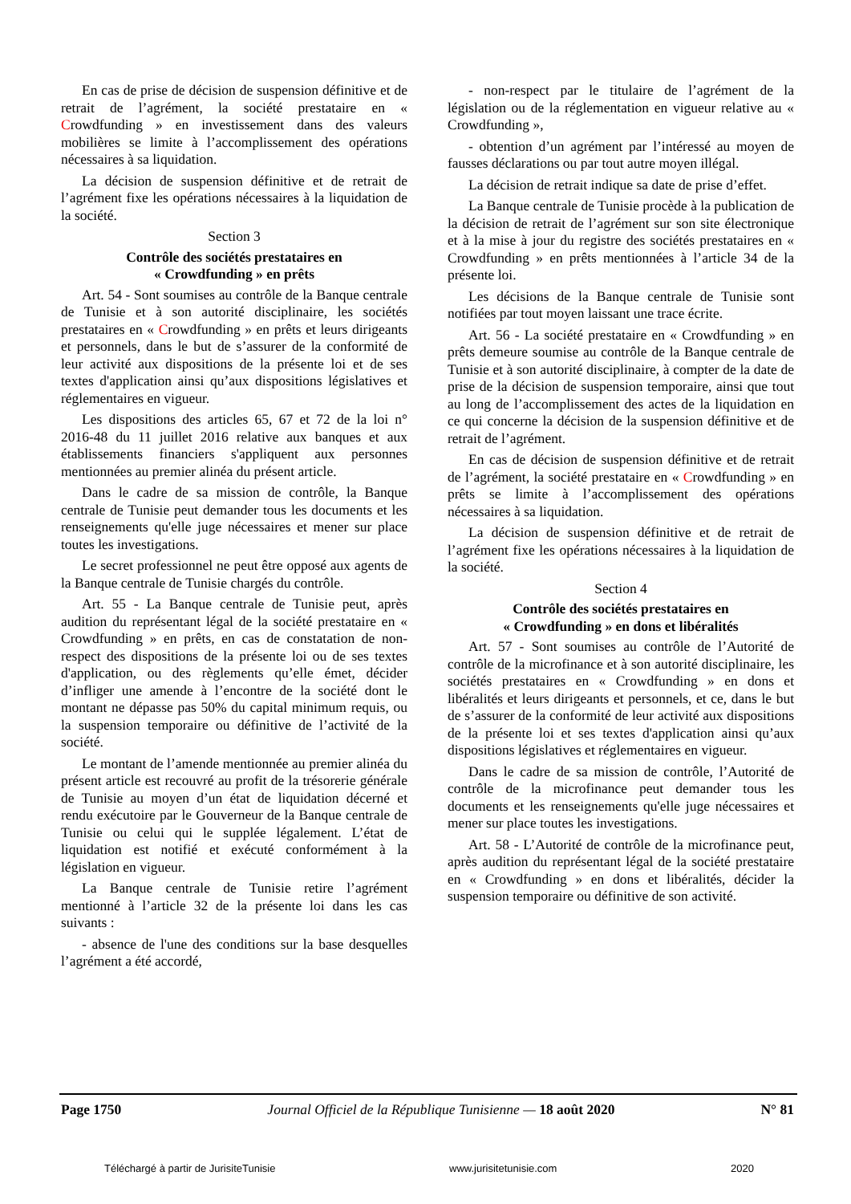En cas de prise de décision de suspension définitive et de retrait de l’agrément, la société prestataire en « Crowdfunding » en investissement dans des valeurs mobilières se limite à l’accomplissement des opérations nécessaires à sa liquidation.
La décision de suspension définitive et de retrait de l’agrément fixe les opérations nécessaires à la liquidation de la société.
Section 3
Contrôle des sociétés prestataires en
« Crowdfunding » en prêts
Art. 54 - Sont soumises au contrôle de la Banque centrale de Tunisie et à son autorité disciplinaire, les sociétés prestataires en « Crowdfunding » en prêts et leurs dirigeants et personnels, dans le but de s’assurer de la conformité de leur activité aux dispositions de la présente loi et de ses textes d'application ainsi qu’aux dispositions législatives et réglementaires en vigueur.
Les dispositions des articles 65, 67 et 72 de la loi n° 2016-48 du 11 juillet 2016 relative aux banques et aux établissements financiers s'appliquent aux personnes mentionnées au premier alinéa du présent article.
Dans le cadre de sa mission de contrôle, la Banque centrale de Tunisie peut demander tous les documents et les renseignements qu'elle juge nécessaires et mener sur place toutes les investigations.
Le secret professionnel ne peut être opposé aux agents de la Banque centrale de Tunisie chargés du contrôle.
Art. 55 - La Banque centrale de Tunisie peut, après audition du représentant légal de la société prestataire en « Crowdfunding » en prêts, en cas de constatation de non-respect des dispositions de la présente loi ou de ses textes d'application, ou des règlements qu’elle émet, décider d’infliger une amende à l’encontre de la société dont le montant ne dépasse pas 50% du capital minimum requis, ou la suspension temporaire ou définitive de l’activité de la société.
Le montant de l’amende mentionnée au premier alinéa du présent article est recouvré au profit de la trésorerie générale de Tunisie au moyen d’un état de liquidation décerné et rendu exécutoire par le Gouverneur de la Banque centrale de Tunisie ou celui qui le supplée légalement. L’état de liquidation est notifié et exécuté conformément à la législation en vigueur.
La Banque centrale de Tunisie retire l’agrément mentionné à l’article 32 de la présente loi dans les cas suivants :
- absence de l'une des conditions sur la base desquelles l’agrément a été accordé,
- non-respect par le titulaire de l’agrément de la législation ou de la réglementation en vigueur relative au « Crowdfunding »,
- obtention d’un agrément par l’intéressé au moyen de fausses déclarations ou par tout autre moyen illégal.
La décision de retrait indique sa date de prise d’effet.
La Banque centrale de Tunisie procède à la publication de la décision de retrait de l’agrément sur son site électronique et à la mise à jour du registre des sociétés prestataires en « Crowdfunding » en prêts mentionnées à l’article 34 de la présente loi.
Les décisions de la Banque centrale de Tunisie sont notifiées par tout moyen laissant une trace écrite.
Art. 56 - La société prestataire en « Crowdfunding » en prêts demeure soumise au contrôle de la Banque centrale de Tunisie et à son autorité disciplinaire, à compter de la date de prise de la décision de suspension temporaire, ainsi que tout au long de l’accomplissement des actes de la liquidation en ce qui concerne la décision de la suspension définitive et de retrait de l’agrément.
En cas de décision de suspension définitive et de retrait de l’agrément, la société prestataire en « Crowdfunding » en prêts se limite à l’accomplissement des opérations nécessaires à sa liquidation.
La décision de suspension définitive et de retrait de l’agrément fixe les opérations nécessaires à la liquidation de la société.
Section 4
Contrôle des sociétés prestataires en
« Crowdfunding » en dons et libéralités
Art. 57 - Sont soumises au contrôle de l’Autorité de contrôle de la microfinance et à son autorité disciplinaire, les sociétés prestataires en « Crowdfunding » en dons et libéralités et leurs dirigeants et personnels, et ce, dans le but de s’assurer de la conformité de leur activité aux dispositions de la présente loi et ses textes d'application ainsi qu’aux dispositions législatives et réglementaires en vigueur.
Dans le cadre de sa mission de contrôle, l’Autorité de contrôle de la microfinance peut demander tous les documents et les renseignements qu'elle juge nécessaires et mener sur place toutes les investigations.
Art. 58 - L’Autorité de contrôle de la microfinance peut, après audition du représentant légal de la société prestataire en « Crowdfunding » en dons et libéralités, décider la suspension temporaire ou définitive de son activité.
Page 1750 Journal Officiel de la République Tunisienne — 18 août 2020 N° 81
Téléchargé à partir de JurisiteTunisie www.jurisitetunisie.com 2020